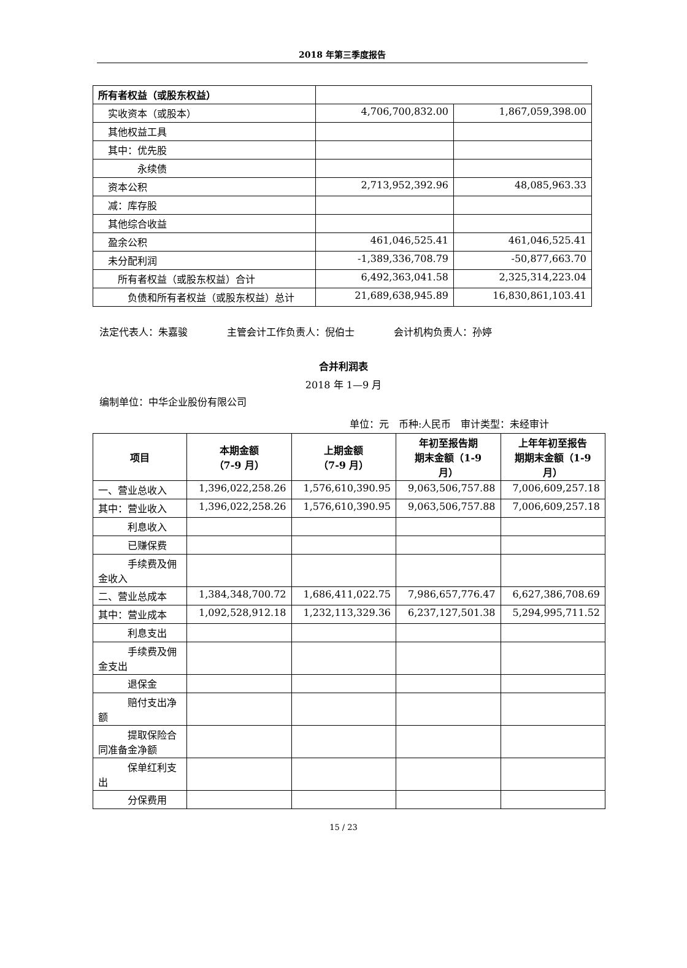2018 年第三季度报告
| 所有者权益（或股东权益） | | |
| 实收资本（或股本） | 4,706,700,832.00 | 1,867,059,398.00 |
| 其他权益工具 | | |
| 其中：优先股 | | |
| 永续债 | | |
| 资本公积 | 2,713,952,392.96 | 48,085,963.33 |
| 减：库存股 | | |
| 其他综合收益 | | |
| 盈余公积 | 461,046,525.41 | 461,046,525.41 |
| 未分配利润 | -1,389,336,708.79 | -50,877,663.70 |
| 所有者权益（或股东权益）合计 | 6,492,363,041.58 | 2,325,314,223.04 |
| 负债和所有者权益（或股东权益）总计 | 21,689,638,945.89 | 16,830,861,103.41 |
法定代表人：朱嘉骏    主管会计工作负责人：倪伯士    会计机构负责人：孙婷
合并利润表
2018 年 1—9 月
编制单位：中华企业股份有限公司
单位：元 币种:人民币 审计类型：未经审计
| 项目 | 本期金额 （7-9 月） | 上期金额 （7-9 月） | 年初至报告期 期末金额（1-9 月） | 上年年初至报告 期期末金额（1-9 月） |
| --- | --- | --- | --- | --- |
| 一、营业总收入 | 1,396,022,258.26 | 1,576,610,390.95 | 9,063,506,757.88 | 7,006,609,257.18 |
| 其中：营业收入 | 1,396,022,258.26 | 1,576,610,390.95 | 9,063,506,757.88 | 7,006,609,257.18 |
| 利息收入 | | | | |
| 已赚保费 | | | | |
| 手续费及佣金收入 | | | | |
| 二、营业总成本 | 1,384,348,700.72 | 1,686,411,022.75 | 7,986,657,776.47 | 6,627,386,708.69 |
| 其中：营业成本 | 1,092,528,912.18 | 1,232,113,329.36 | 6,237,127,501.38 | 5,294,995,711.52 |
| 利息支出 | | | | |
| 手续费及佣金支出 | | | | |
| 退保金 | | | | |
| 赔付支出净额 | | | | |
| 提取保险合同准备金净额 | | | | |
| 保单红利支出 | | | | |
| 分保费用 | | | | |
15 / 23